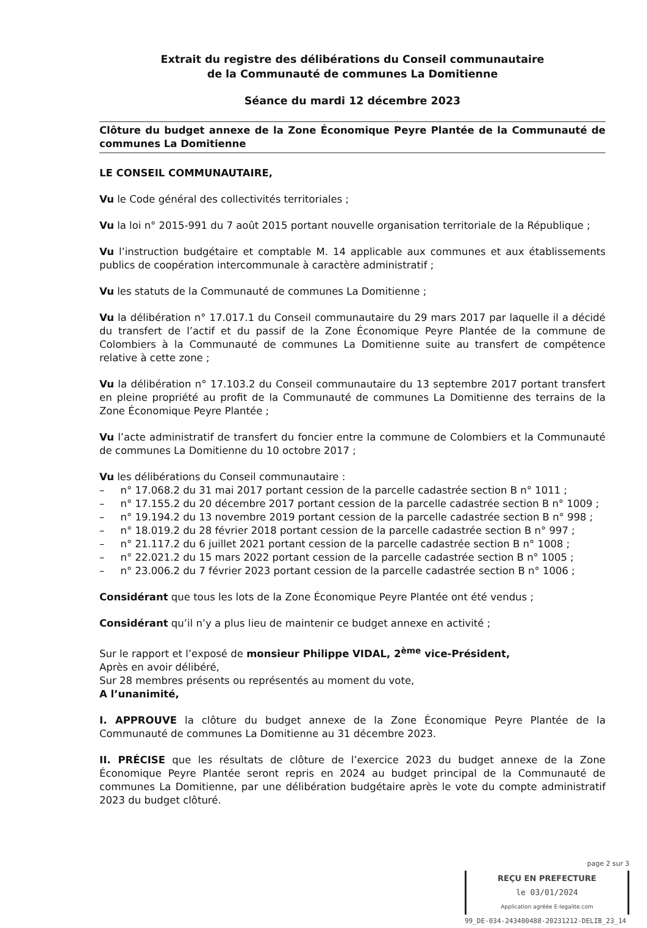Extrait du registre des délibérations du Conseil communautaire
de la Communauté de communes La Domitienne
Séance du mardi 12 décembre 2023
Clôture du budget annexe de la Zone Économique Peyre Plantée de la Communauté de communes La Domitienne
LE CONSEIL COMMUNAUTAIRE,
Vu le Code général des collectivités territoriales ;
Vu la loi n° 2015-991 du 7 août 2015 portant nouvelle organisation territoriale de la République ;
Vu l’instruction budgétaire et comptable M. 14 applicable aux communes et aux établissements publics de coopération intercommunale à caractère administratif ;
Vu les statuts de la Communauté de communes La Domitienne ;
Vu la délibération n° 17.017.1 du Conseil communautaire du 29 mars 2017 par laquelle il a décidé du transfert de l’actif et du passif de la Zone Économique Peyre Plantée de la commune de Colombiers à la Communauté de communes La Domitienne suite au transfert de compétence relative à cette zone ;
Vu la délibération n° 17.103.2 du Conseil communautaire du 13 septembre 2017 portant transfert en pleine propriété au profit de la Communauté de communes La Domitienne des terrains de la Zone Économique Peyre Plantée ;
Vu l’acte administratif de transfert du foncier entre la commune de Colombiers et la Communauté de communes La Domitienne du 10 octobre 2017 ;
Vu les délibérations du Conseil communautaire :
– n° 17.068.2 du 31 mai 2017 portant cession de la parcelle cadastrée section B n° 1011 ;
– n° 17.155.2 du 20 décembre 2017 portant cession de la parcelle cadastrée section B n° 1009 ;
– n° 19.194.2 du 13 novembre 2019 portant cession de la parcelle cadastrée section B n° 998 ;
– n° 18.019.2 du 28 février 2018 portant cession de la parcelle cadastrée section B n° 997 ;
– n° 21.117.2 du 6 juillet 2021 portant cession de la parcelle cadastrée section B n° 1008 ;
– n° 22.021.2 du 15 mars 2022 portant cession de la parcelle cadastrée section B n° 1005 ;
– n° 23.006.2 du 7 février 2023 portant cession de la parcelle cadastrée section B n° 1006 ;
Considérant que tous les lots de la Zone Économique Peyre Plantée ont été vendus ;
Considérant qu’il n’y a plus lieu de maintenir ce budget annexe en activité ;
Sur le rapport et l’exposé de monsieur Philippe VIDAL, 2<sup>ème</sup> vice-Président,
Après en avoir délibéré,
Sur 28 membres présents ou représentés au moment du vote,
A l’unanimité,
I. APPROUVE la clôture du budget annexe de la Zone Économique Peyre Plantée de la Communauté de communes La Domitienne au 31 décembre 2023.
II. PRÉCISE que les résultats de clôture de l’exercice 2023 du budget annexe de la Zone Économique Peyre Plantée seront repris en 2024 au budget principal de la Communauté de communes La Domitienne, par une délibération budgétaire après le vote du compte administratif 2023 du budget clôturé.
page 2 sur 3
REÇU EN PREFECTURE
le 03/01/2024
Application agréée E-legalite.com
99_DE-034-243400488-20231212-DELIB_23_14